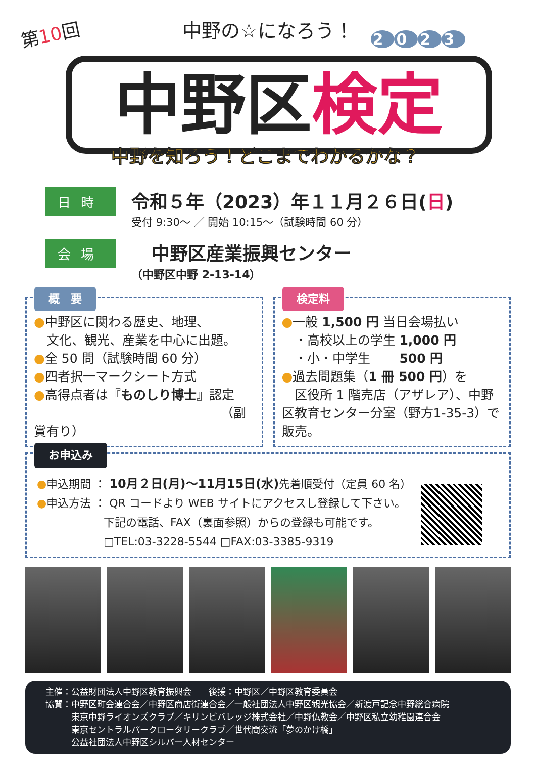第10回
中野の☆になろう！
2023
中野区検定
中野を知ろう！どこまでわかるかな？
日時
令和５年（2023）年１１月２６日(日)
受付 9:30〜 ／ 開始 10:15〜（試験時間 60 分）
会場
中野区産業振興センター
（中野区中野 2-13-14）
概　要
●中野区に関わる歴史、地理、
　文化、観光、産業を中心に出題。
●全 50 問（試験時間 60 分）
●四者択一マークシート方式
●高得点者は『ものしり博士』認定
（副賞有り）
検定料
●一般 1,500 円 当日会場払い
　・高校以上の学生 1,000 円
　・小・中学生　　 500 円
●過去問題集（1 冊 500 円）を
　区役所 1 階売店（アザレア）、中野区教育センター分室（野方1-35-3）で販売。
お申込み
●申込期間 ： 10月２日(月)〜11月15日(水) 先着順受付（定員 60 名）
●申込方法 ： QR コードより WEB サイトにアクセスし登録して下さい。
　　　　　　下記の電話、FAX（裏面参照）からの登録も可能です。
　　　　　　□TEL:03-3228-5544 □FAX:03-3385-9319
主催：公益財団法人中野区教育振興会　　後援：中野区／中野区教育委員会
協賛：中野区町会連合会／中野区商店街連合会／一般社団法人中野区観光協会／新渡戸記念中野総合病院
　　　東京中野ライオンズクラブ／キリンビバレッジ株式会社／中野仏教会／中野区私立幼稚園連合会
　　　東京セントラルパークロータリークラブ／世代間交流「夢のかけ橋」
　　　公益社団法人中野区シルバー人材センター